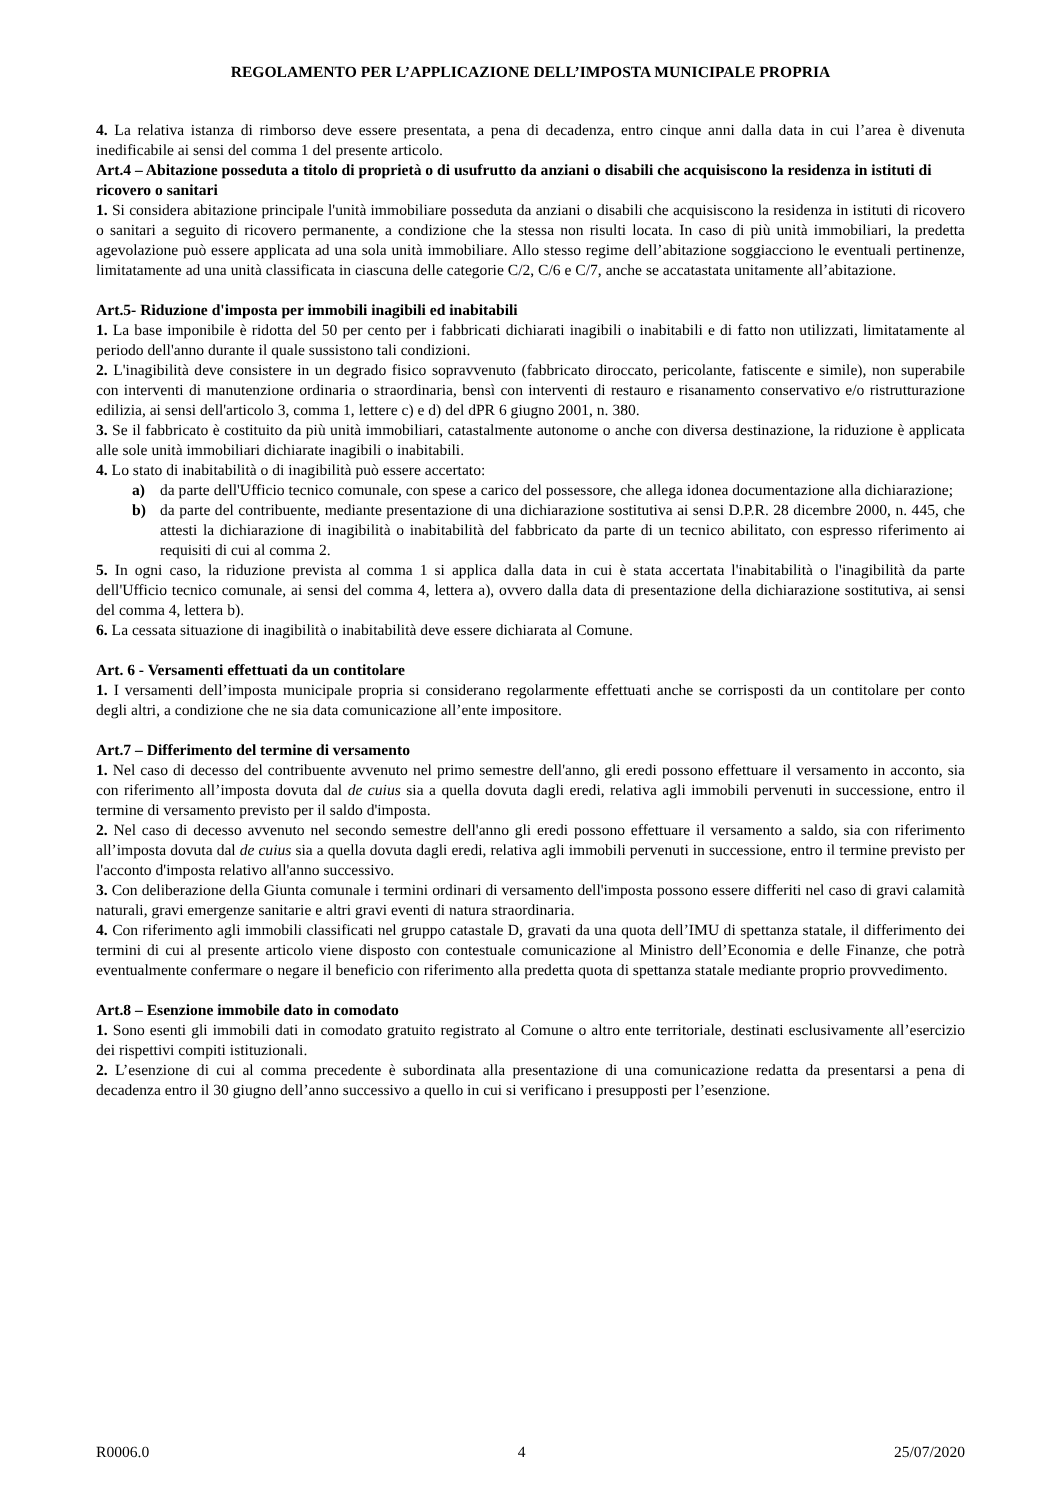REGOLAMENTO PER L’APPLICAZIONE DELL’IMPOSTA MUNICIPALE PROPRIA
4. La relativa istanza di rimborso deve essere presentata, a pena di decadenza, entro cinque anni dalla data in cui l’area è divenuta inedificabile ai sensi del comma 1 del presente articolo.
Art.4 – Abitazione posseduta a titolo di proprietà o di usufrutto da anziani o disabili che acquisiscono la residenza in istituti di ricovero o sanitari
1. Si considera abitazione principale l'unità immobiliare posseduta da anziani o disabili che acquisiscono la residenza in istituti di ricovero o sanitari a seguito di ricovero permanente, a condizione che la stessa non risulti locata. In caso di più unità immobiliari, la predetta agevolazione può essere applicata ad una sola unità immobiliare. Allo stesso regime dell’abitazione soggiacciono le eventuali pertinenze, limitatamente ad una unità classificata in ciascuna delle categorie C/2, C/6 e C/7, anche se accatastata unitamente all’abitazione.
Art.5- Riduzione d'imposta per immobili inagibili ed inabitabili
1. La base imponibile è ridotta del 50 per cento per i fabbricati dichiarati inagibili o inabitabili e di fatto non utilizzati, limitatamente al periodo dell'anno durante il quale sussistono tali condizioni.
2. L'inagibilità deve consistere in un degrado fisico sopravvenuto (fabbricato diroccato, pericolante, fatiscente e simile), non superabile con interventi di manutenzione ordinaria o straordinaria, bensì con interventi di restauro e risanamento conservativo e/o ristrutturazione edilizia, ai sensi dell'articolo 3, comma 1, lettere c) e d) del dPR 6 giugno 2001, n. 380.
3. Se il fabbricato è costituito da più unità immobiliari, catastalmente autonome o anche con diversa destinazione, la riduzione è applicata alle sole unità immobiliari dichiarate inagibili o inabitabili.
4. Lo stato di inabitabilità o di inagibilità può essere accertato:
a) da parte dell'Ufficio tecnico comunale, con spese a carico del possessore, che allega idonea documentazione alla dichiarazione;
b) da parte del contribuente, mediante presentazione di una dichiarazione sostitutiva ai sensi D.P.R. 28 dicembre 2000, n. 445, che attesti la dichiarazione di inagibilità o inabitabilità del fabbricato da parte di un tecnico abilitato, con espresso riferimento ai requisiti di cui al comma 2.
5. In ogni caso, la riduzione prevista al comma 1 si applica dalla data in cui è stata accertata l'inabitabilità o l'inagibilità da parte dell'Ufficio tecnico comunale, ai sensi del comma 4, lettera a), ovvero dalla data di presentazione della dichiarazione sostitutiva, ai sensi del comma 4, lettera b).
6. La cessata situazione di inagibilità o inabitabilità deve essere dichiarata al Comune.
Art. 6 - Versamenti effettuati da un contitolare
1. I versamenti dell’imposta municipale propria si considerano regolarmente effettuati anche se corrisposti da un contitolare per conto degli altri, a condizione che ne sia data comunicazione all’ente impositore.
Art.7 – Differimento del termine di versamento
1. Nel caso di decesso del contribuente avvenuto nel primo semestre dell'anno, gli eredi possono effettuare il versamento in acconto, sia con riferimento all’imposta dovuta dal de cuius sia a quella dovuta dagli eredi, relativa agli immobili pervenuti in successione, entro il termine di versamento previsto per il saldo d'imposta.
2. Nel caso di decesso avvenuto nel secondo semestre dell'anno gli eredi possono effettuare il versamento a saldo, sia con riferimento all’imposta dovuta dal de cuius sia a quella dovuta dagli eredi, relativa agli immobili pervenuti in successione, entro il termine previsto per l'acconto d'imposta relativo all'anno successivo.
3. Con deliberazione della Giunta comunale i termini ordinari di versamento dell'imposta possono essere differiti nel caso di gravi calamità naturali, gravi emergenze sanitarie e altri gravi eventi di natura straordinaria.
4. Con riferimento agli immobili classificati nel gruppo catastale D, gravati da una quota dell’IMU di spettanza statale, il differimento dei termini di cui al presente articolo viene disposto con contestuale comunicazione al Ministro dell’Economia e delle Finanze, che potrà eventualmente confermare o negare il beneficio con riferimento alla predetta quota di spettanza statale mediante proprio provvedimento.
Art.8 – Esenzione immobile dato in comodato
1. Sono esenti gli immobili dati in comodato gratuito registrato al Comune o altro ente territoriale, destinati esclusivamente all’esercizio dei rispettivi compiti istituzionali.
2. L’esenzione di cui al comma precedente è subordinata alla presentazione di una comunicazione redatta da presentarsi a pena di decadenza entro il 30 giugno dell’anno successivo a quello in cui si verificano i presupposti per l’esenzione.
R0006.0 4 25/07/2020